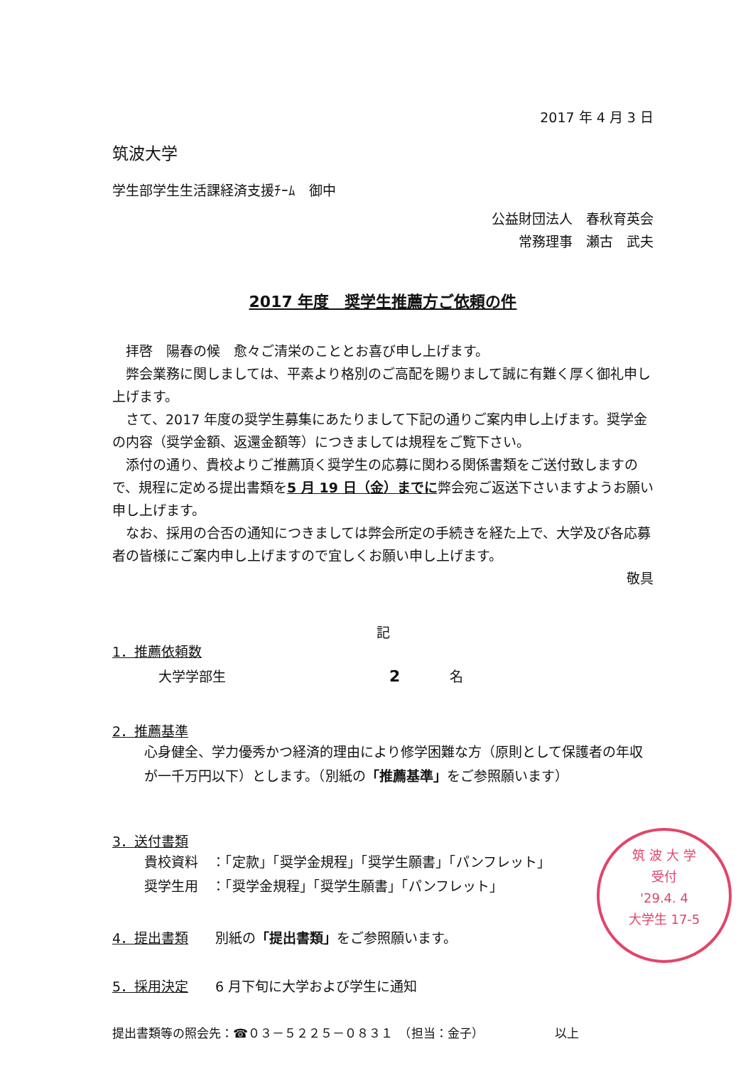2017 年 4 月 3 日
筑波大学
学生部学生生活課経済支援ﾁｰﾑ　御中
公益財団法人　春秋育英会
常務理事　瀬古　武夫
2017 年度　奨学生推薦方ご依頼の件
拝啓　陽春の候　愈々ご清栄のこととお喜び申し上げます。
弊会業務に関しましては、平素より格別のご高配を賜りまして誠に有難く厚く御礼申し上げます。
さて、2017 年度の奨学生募集にあたりまして下記の通りご案内申し上げます。奨学金の内容（奨学金額、返還金額等）につきましては規程をご覧下さい。
添付の通り、貴校よりご推薦頂く奨学生の応募に関わる関係書類をご送付致しますので、規程に定める提出書類を5 月 19 日（金）までに弊会宛ご返送下さいますようお願い申し上げます。
なお、採用の合否の通知につきましては弊会所定の手続きを経た上で、大学及び各応募者の皆様にご案内申し上げますので宜しくお願い申し上げます。
敬具
記
1．推薦依頼数
大学学部生 2 名
2．推薦基準
心身健全、学力優秀かつ経済的理由により修学困難な方（原則として保護者の年収が一千万円以下）とします。（別紙の「推薦基準」をご参照願います）
3．送付書類
貴校資料　：「定款」「奨学金規程」「奨学生願書」「パンフレット」
奨学生用　：「奨学金規程」「奨学生願書」「パンフレット」
4．提出書類　　別紙の「提出書類」をご参照願います。
5．採用決定　　6 月下旬に大学および学生に通知
提出書類等の照会先：☎０３－５２２５－０８３１　（担当：金子） 以上
筑 波 大 学
受付
'29.4. 4
大学生 17-5